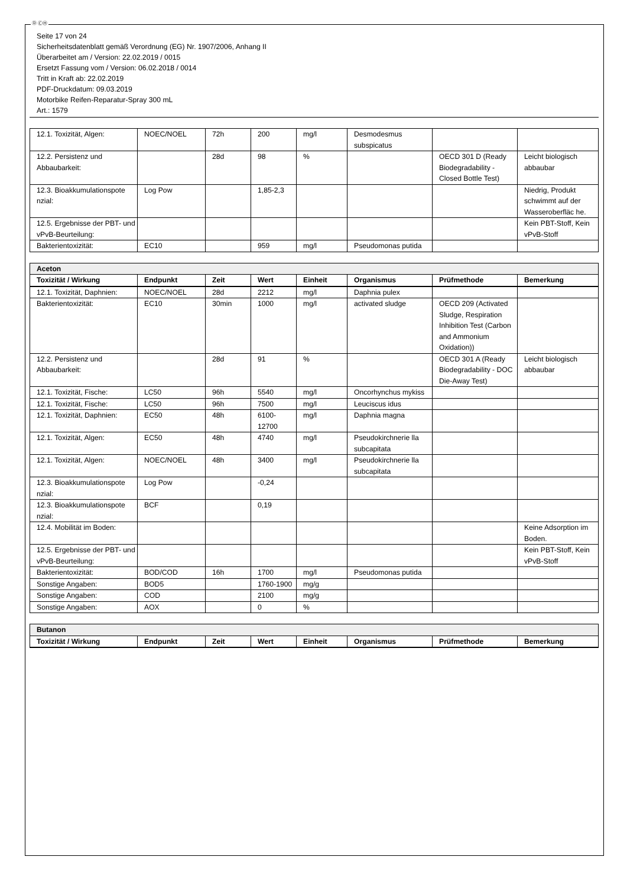Ⓓ ⒸⒽ
Seite 17 von 24
Sicherheitsdatenblatt gemäß Verordnung (EG) Nr. 1907/2006, Anhang II
Überarbeitet am / Version: 22.02.2019 / 0015
Ersetzt Fassung vom / Version: 06.02.2018 / 0014
Tritt in Kraft ab: 22.02.2019
PDF-Druckdatum: 09.03.2019
Motorbike Reifen-Reparatur-Spray 300 mL
Art.: 1579
| 12.1. Toxizität, Algen: | NOEC/NOEL | 72h | 200 | mg/l | Desmodesmus subspicatus | | |
| 12.2. Persistenz und Abbaubarkeit: | | 28d | 98 | % | | OECD 301 D (Ready Biodegradability - Closed Bottle Test) | Leicht biologisch abbaubar |
| 12.3. Bioakkumulationspote nzial: | Log Pow | | 1,85-2,3 | | | | Niedrig, Produkt schwimmt auf der Wasseroberfläc he. |
| 12.5. Ergebnisse der PBT- und vPvB-Beurteilung: | | | | | | | Kein PBT-Stoff, Kein vPvB-Stoff |
| Bakterientoxizität: | EC10 | | 959 | mg/l | Pseudomonas putida | | |
| Aceton | | | | | | | |
| Toxizität / Wirkung | Endpunkt | Zeit | Wert | Einheit | Organismus | Prüfmethode | Bemerkung |
| 12.1. Toxizität, Daphnien: | NOEC/NOEL | 28d | 2212 | mg/l | Daphnia pulex | | |
| Bakterientoxizität: | EC10 | 30min | 1000 | mg/l | activated sludge | OECD 209 (Activated Sludge, Respiration Inhibition Test (Carbon and Ammonium Oxidation)) | |
| 12.2. Persistenz und Abbaubarkeit: | | 28d | 91 | % | | OECD 301 A (Ready Biodegradability - DOC Die-Away Test) | Leicht biologisch abbaubar |
| 12.1. Toxizität, Fische: | LC50 | 96h | 5540 | mg/l | Oncorhynchus mykiss | | |
| 12.1. Toxizität, Fische: | LC50 | 96h | 7500 | mg/l | Leuciscus idus | | |
| 12.1. Toxizität, Daphnien: | EC50 | 48h | 6100-12700 | mg/l | Daphnia magna | | |
| 12.1. Toxizität, Algen: | EC50 | 48h | 4740 | mg/l | Pseudokirchnerie lla subcapitata | | |
| 12.1. Toxizität, Algen: | NOEC/NOEL | 48h | 3400 | mg/l | Pseudokirchnerie lla subcapitata | | |
| 12.3. Bioakkumulationspote nzial: | Log Pow | | -0,24 | | | | |
| 12.3. Bioakkumulationspote nzial: | BCF | | 0,19 | | | | |
| 12.4. Mobilität im Boden: | | | | | | | Keine Adsorption im Boden. |
| 12.5. Ergebnisse der PBT- und vPvB-Beurteilung: | | | | | | | Kein PBT-Stoff, Kein vPvB-Stoff |
| Bakterientoxizität: | BOD/COD | 16h | 1700 | mg/l | Pseudomonas putida | | |
| Sonstige Angaben: | BOD5 | | 1760-1900 | mg/g | | | |
| Sonstige Angaben: | COD | | 2100 | mg/g | | | |
| Sonstige Angaben: | AOX | | 0 | % | | | |
| Butanon | | | | | | | |
| Toxizität / Wirkung | Endpunkt | Zeit | Wert | Einheit | Organismus | Prüfmethode | Bemerkung |